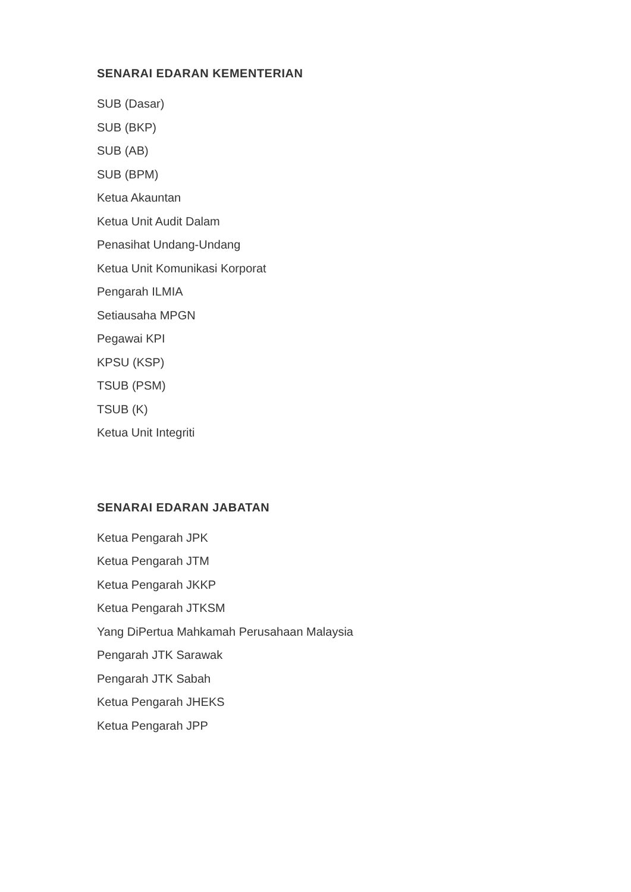SENARAI EDARAN KEMENTERIAN
SUB (Dasar)
SUB (BKP)
SUB (AB)
SUB (BPM)
Ketua Akauntan
Ketua Unit Audit Dalam
Penasihat Undang-Undang
Ketua Unit Komunikasi Korporat
Pengarah ILMIA
Setiausaha MPGN
Pegawai KPI
KPSU (KSP)
TSUB (PSM)
TSUB (K)
Ketua Unit Integriti
SENARAI EDARAN JABATAN
Ketua Pengarah JPK
Ketua Pengarah JTM
Ketua Pengarah JKKP
Ketua Pengarah JTKSM
Yang DiPertua Mahkamah Perusahaan Malaysia
Pengarah JTK Sarawak
Pengarah JTK Sabah
Ketua Pengarah JHEKS
Ketua Pengarah JPP